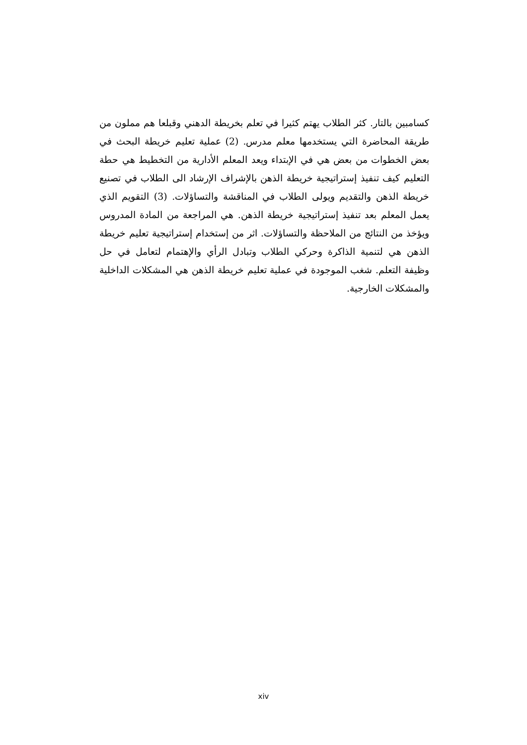كسامبين بالتار. كثر الطلاب يهتم كثيرا في تعلم بخريطة الدهني وقبلعا هم مملون من طريقة المحاضرة التي يستخدمها معلم مدرس. (2) عملية تعليم خريطة البحث في بعض الخطوات من بعض هي في الإبتداء ويعد المعلم الأدارية من التخطيط هي حطة التعليم كيف تنفيذ إستراتيجية خريطة الذهن بالإشراف الإرشاد الى الطلاب في تصنيع خريطة الذهن والتقديم ويولى الطلاب في المناقشة والتساؤلات. (3) التقويم الذي يعمل المعلم بعد تنفيذ إستراتيجية خريطة الذهن. هي المراجعة من المادة المدروس ويؤخذ من النتائج من الملاحظة والتساؤلات. اثر من إستخدام إستراتيجية تعليم خريطة الذهن هي لتنمية الذاكرة وحركي الطلاب وتبادل الرأي والإهتمام لتعامل في حل وظيفة التعلم. شغب الموجودة في عملية تعليم خريطة الذهن هي المشكلات الداخلية والمشكلات الخارجية.
xiv